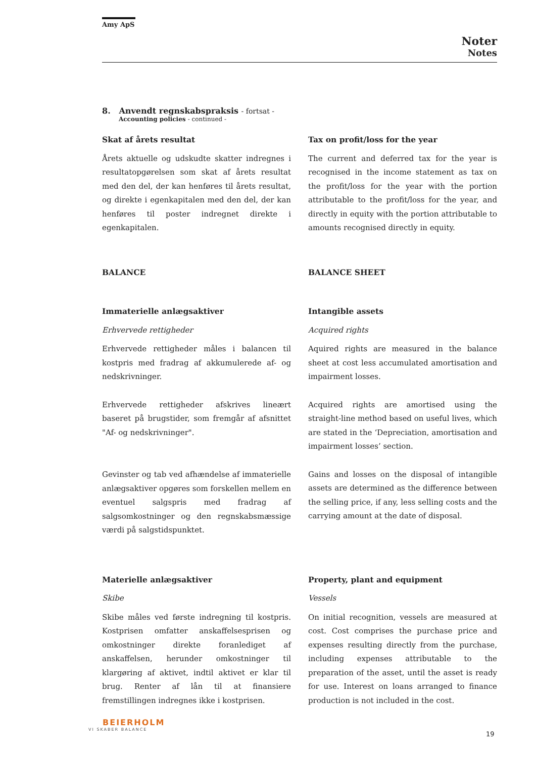Amy ApS
Noter
Notes
8. Anvendt regnskabspraksis - fortsat -
Accounting policies - continued -
Skat af årets resultat
Årets aktuelle og udskudte skatter indregnes i resultatopgørelsen som skat af årets resultat med den del, der kan henføres til årets resultat, og direkte i egenkapitalen med den del, der kan henføres til poster indregnet direkte i egenkapitalen.
Tax on profit/loss for the year
The current and deferred tax for the year is recognised in the income statement as tax on the profit/loss for the year with the portion attributable to the profit/loss for the year, and directly in equity with the portion attributable to amounts recognised directly in equity.
BALANCE BALANCE SHEET
Immaterielle anlægsaktiver
Erhvervede rettigheder
Erhvervede rettigheder måles i balancen til kostpris med fradrag af akkumulerede af- og nedskrivninger.
Erhvervede rettigheder afskrives lineært baseret på brugstider, som fremgår af afsnittet "Af- og nedskrivninger".
Gevinster og tab ved afhændelse af immaterielle anlægsaktiver opgøres som forskellen mellem en eventuel salgspris med fradrag af salgsomkostninger og den regnskabsmæssige værdi på salgstidspunktet.
Intangible assets
Acquired rights
Aquired rights are measured in the balance sheet at cost less accumulated amortisation and impairment losses.
Acquired rights are amortised using the straight-line method based on useful lives, which are stated in the ‘Depreciation, amortisation and impairment losses’ section.
Gains and losses on the disposal of intangible assets are determined as the difference between the selling price, if any, less selling costs and the carrying amount at the date of disposal.
Materielle anlægsaktiver
Skibe
Skibe måles ved første indregning til kostpris. Kostprisen omfatter anskaffelsesprisen og omkostninger direkte foranlediget af anskaffelsen, herunder omkostninger til klargøring af aktivet, indtil aktivet er klar til brug. Renter af lån til at finansiere fremstillingen indregnes ikke i kostprisen.
Property, plant and equipment
Vessels
On initial recognition, vessels are measured at cost. Cost comprises the purchase price and expenses resulting directly from the purchase, including expenses attributable to the preparation of the asset, until the asset is ready for use. Interest on loans arranged to finance production is not included in the cost.
BEIERHOLM
VI SKABER BALANCE
19